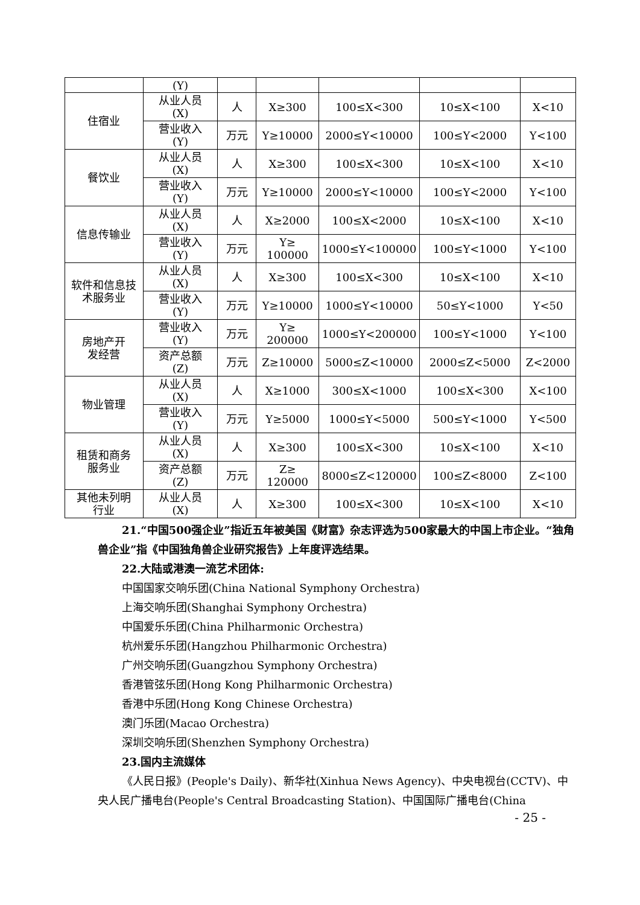| | (Y) | | | | | |
| 住宿业 | 从业人员 (X) | 人 | X≥300 | 100≤X<300 | 10≤X<100 | X<10 |
| | 营业收入 (Y) | 万元 | Y≥10000 | 2000≤Y<10000 | 100≤Y<2000 | Y<100 |
| 餐饮业 | 从业人员 (X) | 人 | X≥300 | 100≤X<300 | 10≤X<100 | X<10 |
| | 营业收入 (Y) | 万元 | Y≥10000 | 2000≤Y<10000 | 100≤Y<2000 | Y<100 |
| 信息传输业 | 从业人员 (X) | 人 | X≥2000 | 100≤X<2000 | 10≤X<100 | X<10 |
| | 营业收入 (Y) | 万元 | Y≥ 100000 | 1000≤Y<100000 | 100≤Y<1000 | Y<100 |
| 软件和信息技 术服务业 | 从业人员 (X) | 人 | X≥300 | 100≤X<300 | 10≤X<100 | X<10 |
| | 营业收入 (Y) | 万元 | Y≥10000 | 1000≤Y<10000 | 50≤Y<1000 | Y<50 |
| 房地产开 发经营 | 营业收入 (Y) | 万元 | Y≥ 200000 | 1000≤Y<200000 | 100≤Y<1000 | Y<100 |
| | 资产总额 (Z) | 万元 | Z≥10000 | 5000≤Z<10000 | 2000≤Z<5000 | Z<2000 |
| 物业管理 | 从业人员 (X) | 人 | X≥1000 | 300≤X<1000 | 100≤X<300 | X<100 |
| | 营业收入 (Y) | 万元 | Y≥5000 | 1000≤Y<5000 | 500≤Y<1000 | Y<500 |
| 租赁和商务 服务业 | 从业人员 (X) | 人 | X≥300 | 100≤X<300 | 10≤X<100 | X<10 |
| | 资产总额 (Z) | 万元 | Z≥ 120000 | 8000≤Z<120000 | 100≤Z<8000 | Z<100 |
| 其他未列明 行业 | 从业人员 (X) | 人 | X≥300 | 100≤X<300 | 10≤X<100 | X<10 |
21.“中国500强企业”指近五年被美国《财富》杂志评选为500家最大的中国上市企业。“独角兽企业”指《中国独角兽企业研究报告》上年度评选结果。
22.大陆或港澳一流艺术团体:
中国国家交响乐团(China National Symphony Orchestra)
上海交响乐团(Shanghai Symphony Orchestra)
中国爱乐乐团(China Philharmonic Orchestra)
杭州爱乐乐团(Hangzhou Philharmonic Orchestra)
广州交响乐团(Guangzhou Symphony Orchestra)
香港管弦乐团(Hong Kong Philharmonic Orchestra)
香港中乐团(Hong Kong Chinese Orchestra)
澳门乐团(Macao Orchestra)
深圳交响乐团(Shenzhen Symphony Orchestra)
23.国内主流媒体
《人民日报》(People's Daily)、新华社(Xinhua News Agency)、中央电视台(CCTV)、中央人民广播电台(People's Central Broadcasting Station)、中国国际广播电台(China
- 25 -